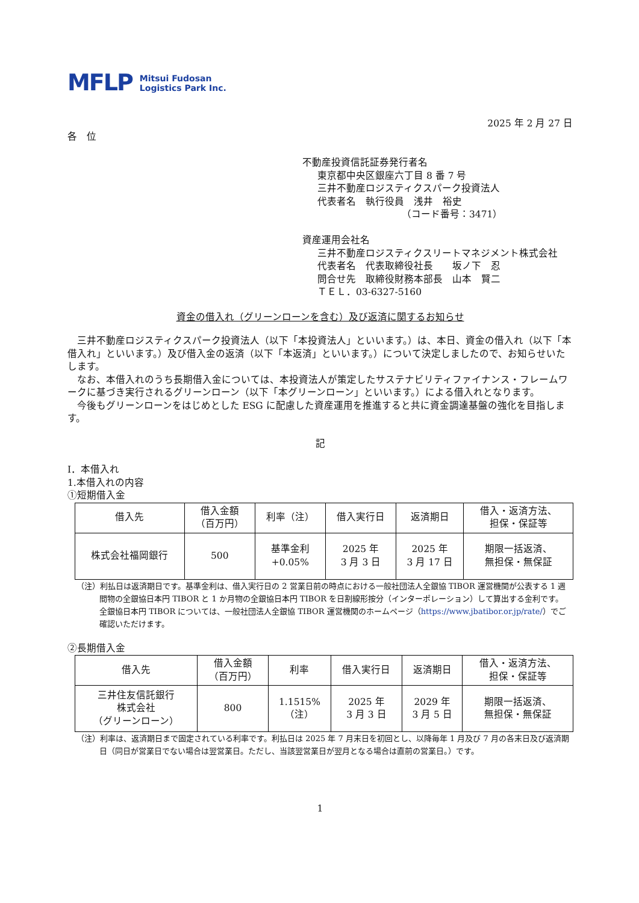MFLP Mitsui Fudosan
Logistics Park Inc.
2025 年 2 月 27 日
各　位
不動産投資信託証券発行者名
東京都中央区銀座六丁目 8 番 7 号
三井不動産ロジスティクスパーク投資法人
代表者名　執行役員　浅井　裕史
（コード番号：3471）
資産運用会社名
三井不動産ロジスティクスリートマネジメント株式会社
代表者名　代表取締役社長　　坂ノ下　忍
問合せ先　取締役財務本部長　山本　賢二
ＴＥＬ．03-6327-5160
資金の借入れ（グリーンローンを含む）及び返済に関するお知らせ
三井不動産ロジスティクスパーク投資法人（以下「本投資法人」といいます。）は、本日、資金の借入れ（以下「本借入れ」といいます。）及び借入金の返済（以下「本返済」といいます。）について決定しましたので、お知らせいたします。
なお、本借入れのうち長期借入金については、本投資法人が策定したサステナビリティファイナンス・フレームワークに基づき実行されるグリーンローン（以下「本グリーンローン」といいます。）による借入れとなります。
今後もグリーンローンをはじめとした ESG に配慮した資産運用を推進すると共に資金調達基盤の強化を目指します。
記
Ⅰ．本借入れ
1.本借入れの内容
①短期借入金
| 借入先 | 借入金額 （百万円） | 利率（注） | 借入実行日 | 返済期日 | 借入・返済方法、 担保・保証等 |
| --- | --- | --- | --- | --- | --- |
| 株式会社福岡銀行 | 500 | 基準金利 +0.05% | 2025 年 3 月 3 日 | 2025 年 3 月 17 日 | 期限一括返済、 無担保・無保証 |
（注）利払日は返済期日です。基準金利は、借入実行日の 2 営業日前の時点における一般社団法人全銀協 TIBOR 運営機関が公表する 1 週間物の全銀協日本円 TIBOR と 1 か月物の全銀協日本円 TIBOR を日割線形按分（インターポレーション）して算出する金利です。
全銀協日本円 TIBOR については、一般社団法人全銀協 TIBOR 運営機関のホームページ（https://www.jbatibor.or.jp/rate/）でご確認いただけます。
②長期借入金
| 借入先 | 借入金額 （百万円） | 利率 | 借入実行日 | 返済期日 | 借入・返済方法、 担保・保証等 |
| --- | --- | --- | --- | --- | --- |
| 三井住友信託銀行 株式会社 （グリーンローン） | 800 | 1.1515% （注） | 2025 年 3 月 3 日 | 2029 年 3 月 5 日 | 期限一括返済、 無担保・無保証 |
（注）利率は、返済期日まで固定されている利率です。利払日は 2025 年 7 月末日を初回とし、以降毎年 1 月及び 7 月の各末日及び返済期日（同日が営業日でない場合は翌営業日。ただし、当該翌営業日が翌月となる場合は直前の営業日。）です。
1